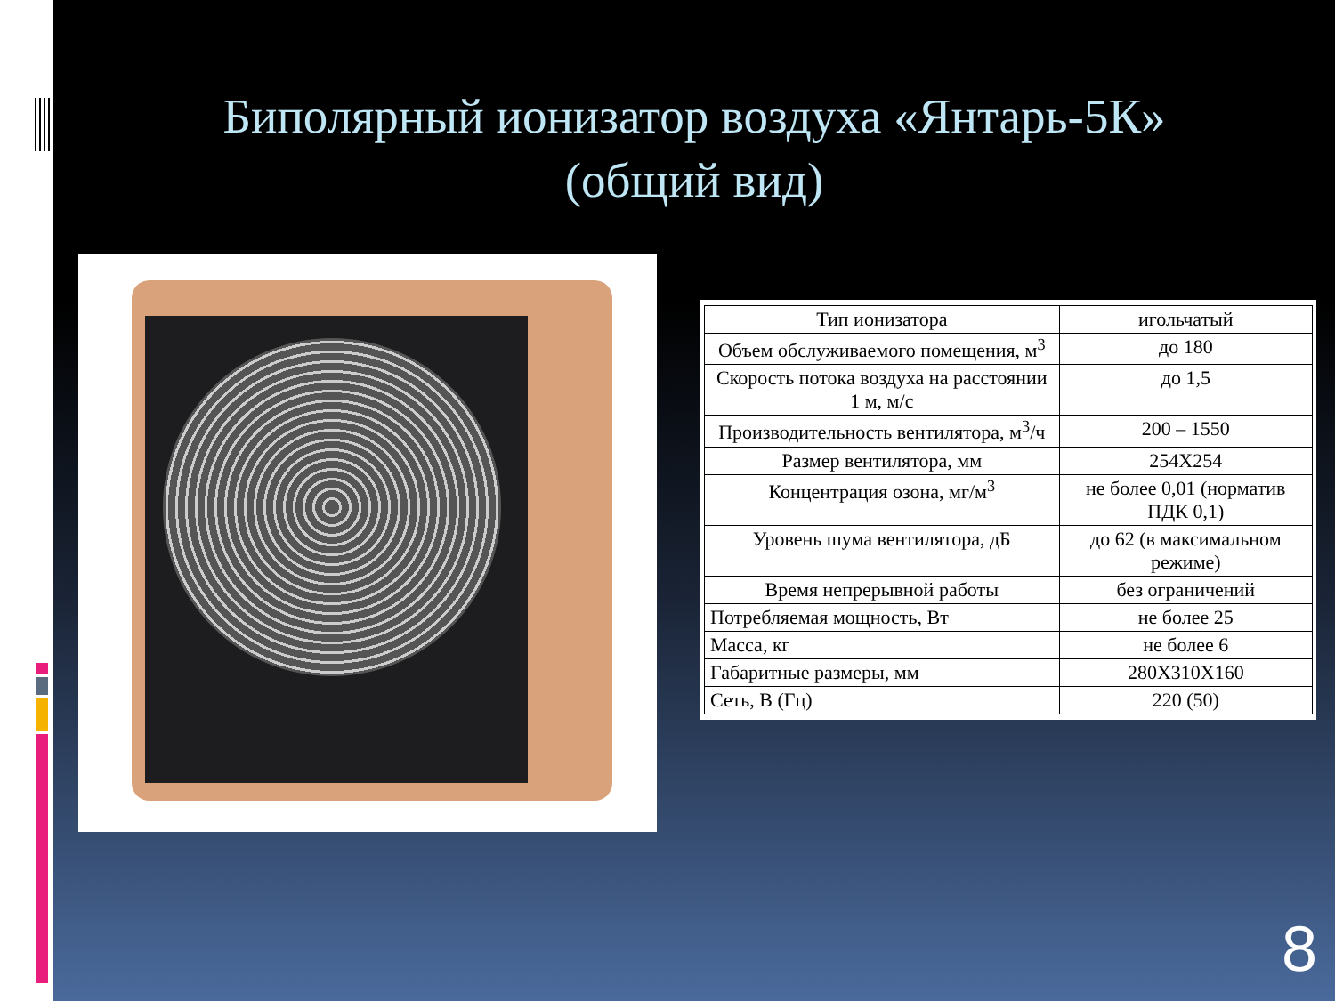Биполярный ионизатор воздуха «Янтарь-5К»
(общий вид)
| Тип ионизатора | игольчатый |
| Объем обслуживаемого помещения, м<sup>3</sup> | до 180 |
| Скорость потока воздуха на расстоянии 1 м, м/с | до 1,5 |
| Производительность вентилятора, м<sup>3</sup>/ч | 200 – 1550 |
| Размер вентилятора, мм | 254X254 |
| Концентрация озона, мг/м<sup>3</sup> | не более 0,01 (норматив ПДК 0,1) |
| Уровень шума вентилятора, дБ | до 62 (в максимальном режиме) |
| Время непрерывной работы | без ограничений |
| Потребляемая мощность, Вт | не более 25 |
| Масса, кг | не более 6 |
| Габаритные размеры, мм | 280X310X160 |
| Сеть, В (Гц) | 220 (50) |
8